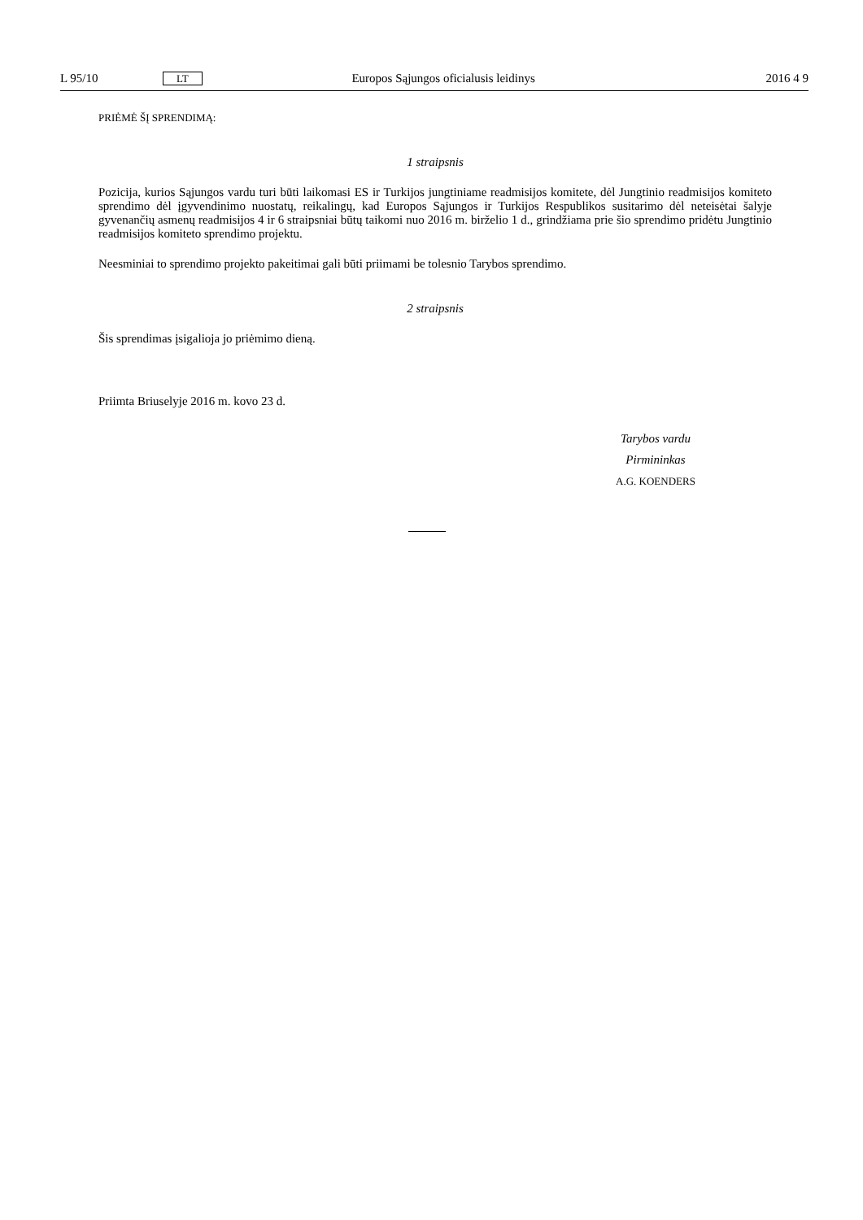L 95/10 LT Europos Sąjungos oficialusis leidinys 2016 4 9
PRIĖMĖ ŠĮ SPRENDIMĄ:
1 straipsnis
Pozicija, kurios Sąjungos vardu turi būti laikomasi ES ir Turkijos jungtiniame readmisijos komitete, dėl Jungtinio readmisijos komiteto sprendimo dėl įgyvendinimo nuostatų, reikalingų, kad Europos Sąjungos ir Turkijos Respublikos susitarimo dėl neteisėtai šalyje gyvenančių asmenų readmisijos 4 ir 6 straipsniai būtų taikomi nuo 2016 m. birželio 1 d., grindžiama prie šio sprendimo pridėtu Jungtinio readmisijos komiteto sprendimo projektu.
Neesminiai to sprendimo projekto pakeitimai gali būti priimami be tolesnio Tarybos sprendimo.
2 straipsnis
Šis sprendimas įsigalioja jo priėmimo dieną.
Priimta Briuselyje 2016 m. kovo 23 d.
Tarybos vardu
Pirmininkas
A.G. KOENDERS